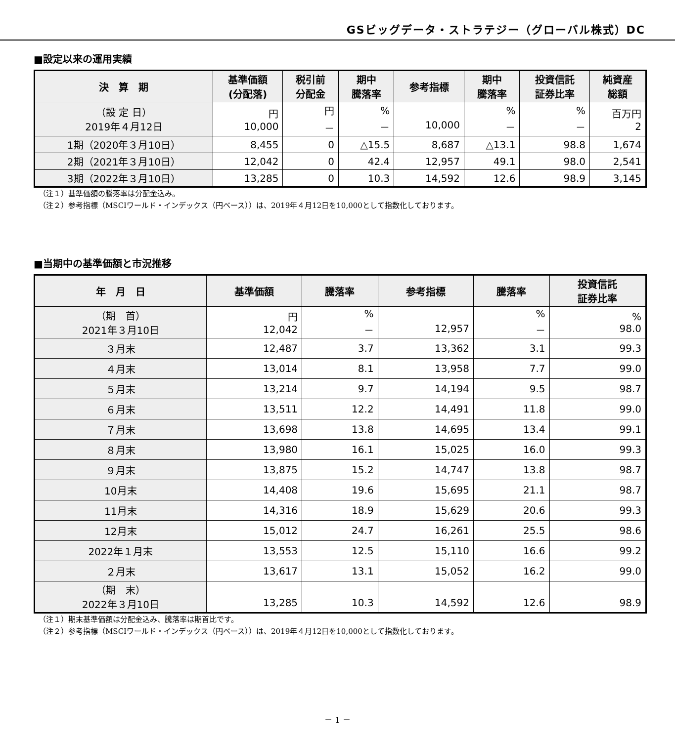GSビッグデータ・ストラテジー（グローバル株式）DC
■設定以来の運用実績
| 決 算 期 | 基準価額 (分配落) | 税引前 分配金 | 期中 騰落率 | 参考指標 | 期中 騰落率 | 投資信託 証券比率 | 純資産 総額 |
| --- | --- | --- | --- | --- | --- | --- | --- |
| （設 定 日） 2019年４月12日 | 円 10,000 | 円 － | % － | 10,000 | % － | % － | 百万円 2 |
| 1期（2020年３月10日） | 8,455 | 0 | △15.5 | 8,687 | △13.1 | 98.8 | 1,674 |
| 2期（2021年３月10日） | 12,042 | 0 | 42.4 | 12,957 | 49.1 | 98.0 | 2,541 |
| 3期（2022年３月10日） | 13,285 | 0 | 10.3 | 14,592 | 12.6 | 98.9 | 3,145 |
（注１）基準価額の騰落率は分配金込み。
（注２）参考指標（MSCIワールド・インデックス（円ベース））は、2019年４月12日を10,000として指数化しております。
■当期中の基準価額と市況推移
| 年 月 日 | 基準価額 | 騰落率 | 参考指標 | 騰落率 | 投資信託 証券比率 |
| --- | --- | --- | --- | --- | --- |
| （期 首） 2021年３月10日 | 円 12,042 | % － | 12,957 | % － | % 98.0 |
| ３月末 | 12,487 | 3.7 | 13,362 | 3.1 | 99.3 |
| ４月末 | 13,014 | 8.1 | 13,958 | 7.7 | 99.0 |
| ５月末 | 13,214 | 9.7 | 14,194 | 9.5 | 98.7 |
| ６月末 | 13,511 | 12.2 | 14,491 | 11.8 | 99.0 |
| ７月末 | 13,698 | 13.8 | 14,695 | 13.4 | 99.1 |
| ８月末 | 13,980 | 16.1 | 15,025 | 16.0 | 99.3 |
| ９月末 | 13,875 | 15.2 | 14,747 | 13.8 | 98.7 |
| 10月末 | 14,408 | 19.6 | 15,695 | 21.1 | 98.7 |
| 11月末 | 14,316 | 18.9 | 15,629 | 20.6 | 99.3 |
| 12月末 | 15,012 | 24.7 | 16,261 | 25.5 | 98.6 |
| 2022年１月末 | 13,553 | 12.5 | 15,110 | 16.6 | 99.2 |
| ２月末 | 13,617 | 13.1 | 15,052 | 16.2 | 99.0 |
| （期 末） 2022年３月10日 | 13,285 | 10.3 | 14,592 | 12.6 | 98.9 |
（注１）期末基準価額は分配金込み、騰落率は期首比です。
（注２）参考指標（MSCIワールド・インデックス（円ベース））は、2019年４月12日を10,000として指数化しております。
－ 1 －